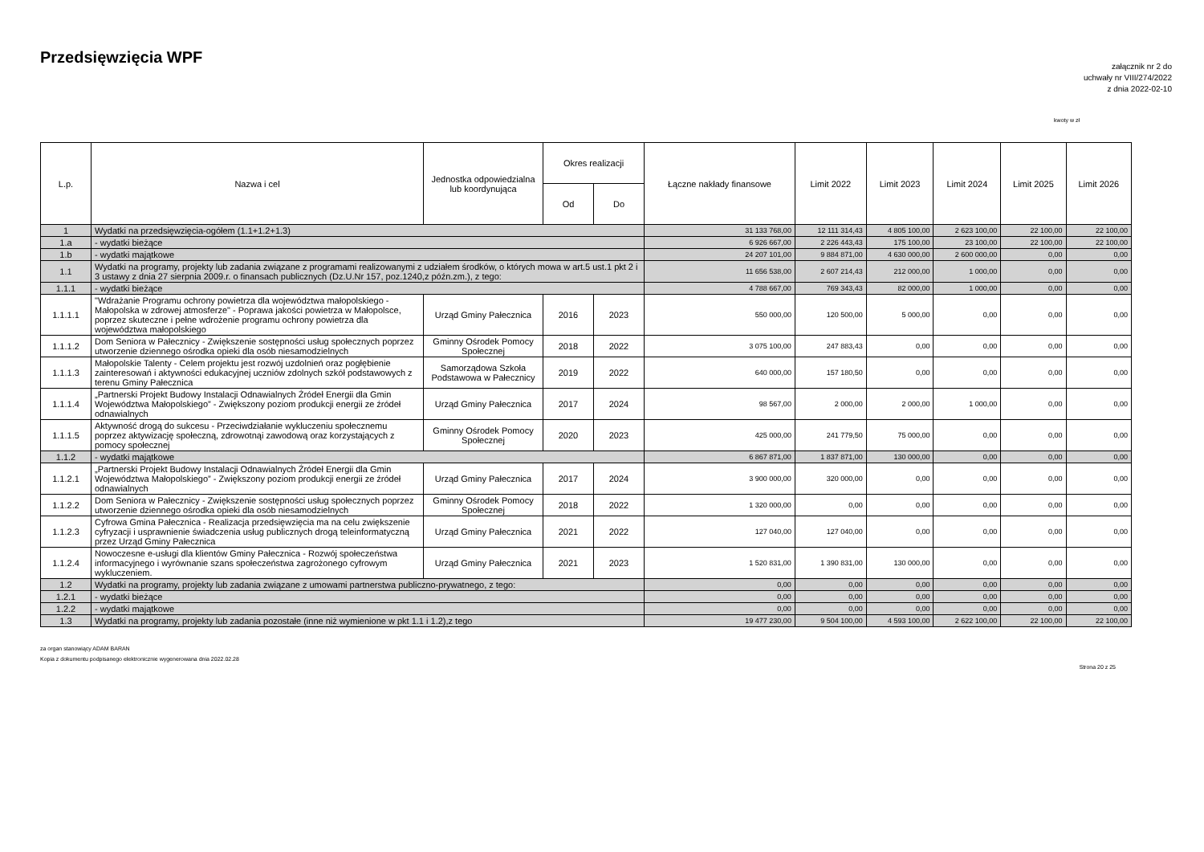Przedsięwzięcia WPF
załącznik nr 2 do
uchwały nr VIII/274/2022
z dnia 2022-02-10
kwoty w zł
| L.p. | Nazwa i cel | Jednostka odpowiedzialna lub koordynująca | Okres realizacji | | Łączne nakłady finansowe | Limit 2022 | Limit 2023 | Limit 2024 | Limit 2025 | Limit 2026 |
| --- | --- | --- | --- | --- | --- | --- | --- | --- | --- | --- |
| | | | Od | Do | | | | | | |
| 1 | Wydatki na przedsięwzięcia-ogółem (1.1+1.2+1.3) | | | | 31 133 768,00 | 12 111 314,43 | 4 805 100,00 | 2 623 100,00 | 22 100,00 | 22 100,00 |
| 1.a | - wydatki bieżące | | | | 6 926 667,00 | 2 226 443,43 | 175 100,00 | 23 100,00 | 22 100,00 | 22 100,00 |
| 1.b | - wydatki majątkowe | | | | 24 207 101,00 | 9 884 871,00 | 4 630 000,00 | 2 600 000,00 | 0,00 | 0,00 |
| 1.1 | Wydatki na programy, projekty lub zadania związane z programami realizowanymi z udziałem środków, o których mowa w art.5 ust.1 pkt 2 i 3 ustawy z dnia 27 sierpnia 2009.r. o finansach publicznych (Dz.U.Nr 157, poz.1240,z późn.zm.), z tego: | | | | 11 656 538,00 | 2 607 214,43 | 212 000,00 | 1 000,00 | 0,00 | 0,00 |
| 1.1.1 | - wydatki bieżące | | | | 4 788 667,00 | 769 343,43 | 82 000,00 | 1 000,00 | 0,00 | 0,00 |
| 1.1.1.1 | "Wdrażanie Programu ochrony powietrza dla województwa małopolskiego - Małopolska w zdrowej atmosferze" - Poprawa jakości powietrza w Małopolsce, poprzez skuteczne i pełne wdrożenie programu ochrony powietrza dla województwa małopolskiego | Urząd Gminy Pałecznica | 2016 | 2023 | 550 000,00 | 120 500,00 | 5 000,00 | 0,00 | 0,00 | 0,00 |
| 1.1.1.2 | Dom Seniora w Pałecznicy - Zwiększenie sostępności usług społecznych poprzez utworzenie dziennego ośrodka opieki dla osób niesamodzielnych | Gminny Ośrodek Pomocy Społecznej | 2018 | 2022 | 3 075 100,00 | 247 883,43 | 0,00 | 0,00 | 0,00 | 0,00 |
| 1.1.1.3 | Małopolskie Talenty - Celem projektu jest rozwój uzdolnień oraz pogłębienie zainteresowań i aktywności edukacyjnej uczniów zdolnych szkół podstawowych z terenu Gminy Pałecznica | Samorządowa Szkoła Podstawowa w Pałecznicy | 2019 | 2022 | 640 000,00 | 157 180,50 | 0,00 | 0,00 | 0,00 | 0,00 |
| 1.1.1.4 | „Partnerski Projekt Budowy Instalacji Odnawialnych Źródeł Energii dla Gmin Województwa Małopolskiego” - Zwiększony poziom produkcji energii ze źródeł odnawialnych | Urząd Gminy Pałecznica | 2017 | 2024 | 98 567,00 | 2 000,00 | 2 000,00 | 1 000,00 | 0,00 | 0,00 |
| 1.1.1.5 | Aktywność drogą do sukcesu - Przeciwdziałanie wykluczeniu społecznemu poprzez aktywizację społeczną, zdrowotnąi zawodową oraz korzystających z pomocy społecznej | Gminny Ośrodek Pomocy Społecznej | 2020 | 2023 | 425 000,00 | 241 779,50 | 75 000,00 | 0,00 | 0,00 | 0,00 |
| 1.1.2 | - wydatki majątkowe | | | | 6 867 871,00 | 1 837 871,00 | 130 000,00 | 0,00 | 0,00 | 0,00 |
| 1.1.2.1 | „Partnerski Projekt Budowy Instalacji Odnawialnych Źródeł Energii dla Gmin Województwa Małopolskiego” - Zwiększony poziom produkcji energii ze źródeł odnawialnych | Urząd Gminy Pałecznica | 2017 | 2024 | 3 900 000,00 | 320 000,00 | 0,00 | 0,00 | 0,00 | 0,00 |
| 1.1.2.2 | Dom Seniora w Pałecznicy - Zwiększenie sostępności usług społecznych poprzez utworzenie dziennego ośrodka opieki dla osób niesamodzielnych | Gminny Ośrodek Pomocy Społecznej | 2018 | 2022 | 1 320 000,00 | 0,00 | 0,00 | 0,00 | 0,00 | 0,00 |
| 1.1.2.3 | Cyfrowa Gmina Pałecznica - Realizacja przedsięwzięcia ma na celu zwiększenie cyfryzacji i usprawnienie świadczenia usług publicznych drogą teleinformatyczną przez Urząd Gminy Pałecznica | Urząd Gminy Pałecznica | 2021 | 2022 | 127 040,00 | 127 040,00 | 0,00 | 0,00 | 0,00 | 0,00 |
| 1.1.2.4 | Nowoczesne e-usługi dla klientów Gminy Pałecznica - Rozwój społeczeństwa informacyjnego i wyrównanie szans społeczeństwa zagrożonego cyfrowym wykluczeniem. | Urząd Gminy Pałecznica | 2021 | 2023 | 1 520 831,00 | 1 390 831,00 | 130 000,00 | 0,00 | 0,00 | 0,00 |
| 1.2 | Wydatki na programy, projekty lub zadania związane z umowami partnerstwa publiczno-prywatnego, z tego: | | | | 0,00 | 0,00 | 0,00 | 0,00 | 0,00 | 0,00 |
| 1.2.1 | - wydatki bieżące | | | | 0,00 | 0,00 | 0,00 | 0,00 | 0,00 | 0,00 |
| 1.2.2 | - wydatki majątkowe | | | | 0,00 | 0,00 | 0,00 | 0,00 | 0,00 | 0,00 |
| 1.3 | Wydatki na programy, projekty lub zadania pozostałe (inne niż wymienione w pkt 1.1 i 1.2),z tego | | | | 19 477 230,00 | 9 504 100,00 | 4 593 100,00 | 2 622 100,00 | 22 100,00 | 22 100,00 |
za organ stanowiący ADAM BARAN
Kopia z dokumentu podpisanego elektronicznie wygenerowana dnia 2022.02.28
Strona 20 z 25